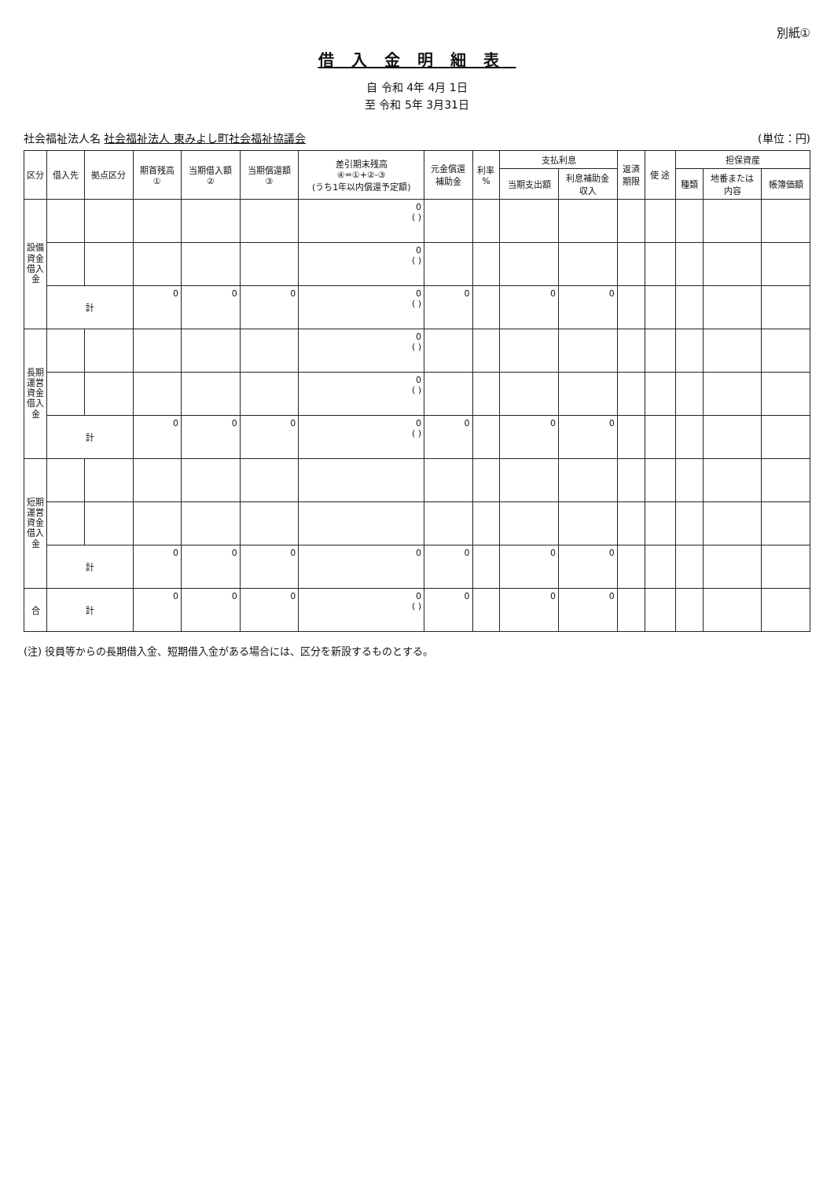別紙①
借入金明細表
自 令和 4年 4月 1日
至 令和 5年 3月31日
社会福祉法人名 社会福祉法人 東みよし町社会福祉協議会
(単位：円)
| 区分 | 借入先 | 拠点区分 | 期首残高 ① | 当期借入額 ② | 当期償還額 ③ | 差引期末残高 ④=①+②-③ (うち1年以内償還予定額) | 元金償還 補助金 | 利率 % | 支払利息 | | 返済 期限 | 使 途 | 担保資産 | | |
| --- | --- | --- | --- | --- | --- | --- | --- | --- | --- | --- | --- | --- | --- | --- | --- |
| | | | | | | | | | 当期支出額 | 利息補助金 収入 | | | 種類 | 地番または 内容 | 帳簿価額 |
| 設備資金借入金 | | | | | | 0 ( ) | | | | | | | | | |
| | | | | | | 0 ( ) | | | | | | | | | |
| | 計 | | 0 | 0 | 0 | 0 ( ) | 0 | | 0 | 0 | | | | | |
| 長期運営資金借入金 | | | | | | 0 ( ) | | | | | | | | | |
| | | | | | | 0 ( ) | | | | | | | | | |
| | 計 | | 0 | 0 | 0 | 0 ( ) | 0 | | 0 | 0 | | | | | |
| 短期運営資金借入金 | | | | | | | | | | | | | | | |
| | 計 | | 0 | 0 | 0 | 0 | 0 | | 0 | 0 | | | | | |
| 合 | 計 | | 0 | 0 | 0 | 0 ( ) | 0 | | 0 | 0 | | | | | |
(注) 役員等からの長期借入金、短期借入金がある場合には、区分を新設するものとする。